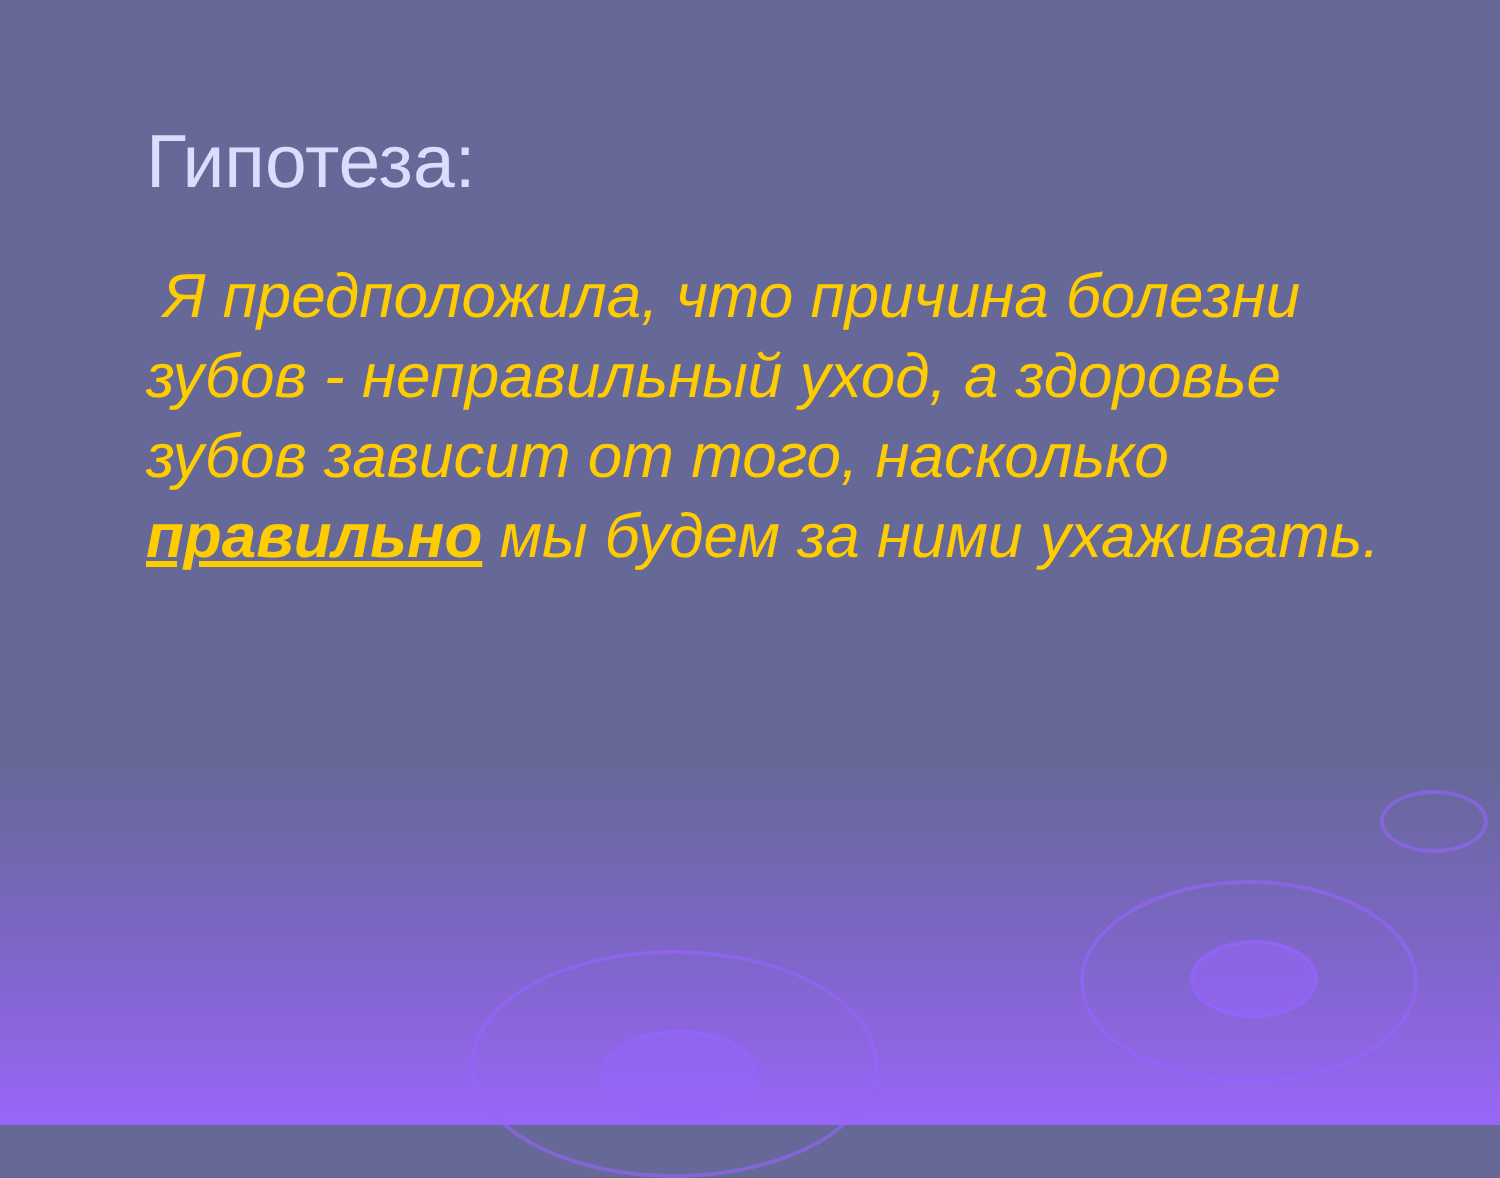Гипотеза:
Я предположила, что причина болезни зубов - неправильный уход, а здоровье зубов зависит от того, насколько правильно мы будем за ними ухаживать.